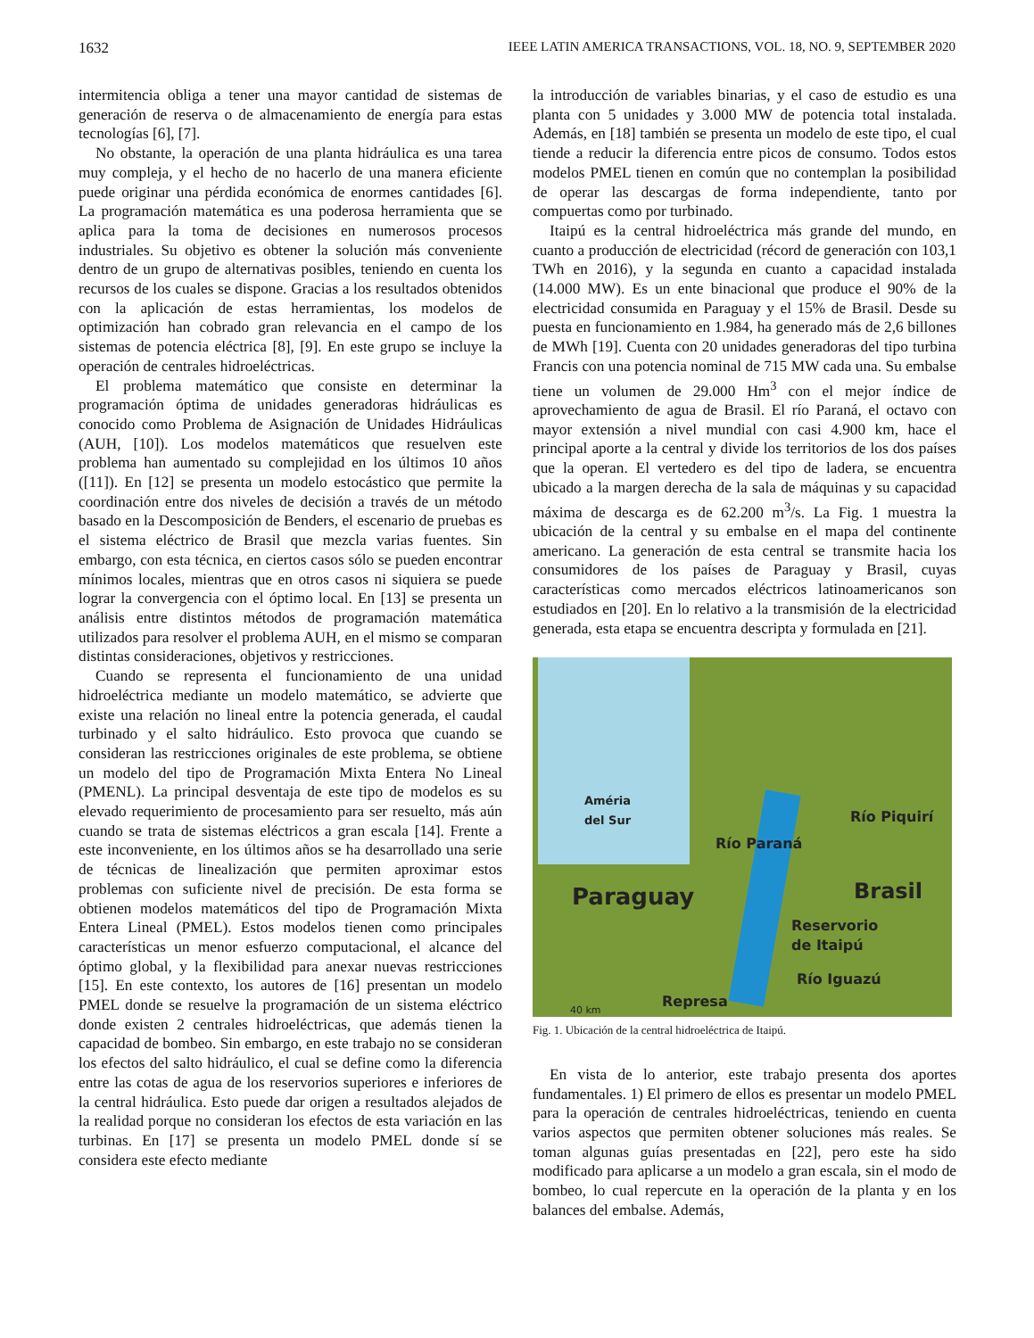1632 IEEE LATIN AMERICA TRANSACTIONS, VOL. 18, NO. 9, SEPTEMBER 2020
intermitencia obliga a tener una mayor cantidad de sistemas de generación de reserva o de almacenamiento de energía para estas tecnologías [6], [7].
No obstante, la operación de una planta hidráulica es una tarea muy compleja, y el hecho de no hacerlo de una manera eficiente puede originar una pérdida económica de enormes cantidades [6]. La programación matemática es una poderosa herramienta que se aplica para la toma de decisiones en numerosos procesos industriales. Su objetivo es obtener la solución más conveniente dentro de un grupo de alternativas posibles, teniendo en cuenta los recursos de los cuales se dispone. Gracias a los resultados obtenidos con la aplicación de estas herramientas, los modelos de optimización han cobrado gran relevancia en el campo de los sistemas de potencia eléctrica [8], [9]. En este grupo se incluye la operación de centrales hidroeléctricas.
El problema matemático que consiste en determinar la programación óptima de unidades generadoras hidráulicas es conocido como Problema de Asignación de Unidades Hidráulicas (AUH, [10]). Los modelos matemáticos que resuelven este problema han aumentado su complejidad en los últimos 10 años ([11]). En [12] se presenta un modelo estocástico que permite la coordinación entre dos niveles de decisión a través de un método basado en la Descomposición de Benders, el escenario de pruebas es el sistema eléctrico de Brasil que mezcla varias fuentes. Sin embargo, con esta técnica, en ciertos casos sólo se pueden encontrar mínimos locales, mientras que en otros casos ni siquiera se puede lograr la convergencia con el óptimo local. En [13] se presenta un análisis entre distintos métodos de programación matemática utilizados para resolver el problema AUH, en el mismo se comparan distintas consideraciones, objetivos y restricciones.
Cuando se representa el funcionamiento de una unidad hidroeléctrica mediante un modelo matemático, se advierte que existe una relación no lineal entre la potencia generada, el caudal turbinado y el salto hidráulico. Esto provoca que cuando se consideran las restricciones originales de este problema, se obtiene un modelo del tipo de Programación Mixta Entera No Lineal (PMENL). La principal desventaja de este tipo de modelos es su elevado requerimiento de procesamiento para ser resuelto, más aún cuando se trata de sistemas eléctricos a gran escala [14]. Frente a este inconveniente, en los últimos años se ha desarrollado una serie de técnicas de linealización que permiten aproximar estos problemas con suficiente nivel de precisión. De esta forma se obtienen modelos matemáticos del tipo de Programación Mixta Entera Lineal (PMEL). Estos modelos tienen como principales características un menor esfuerzo computacional, el alcance del óptimo global, y la flexibilidad para anexar nuevas restricciones [15]. En este contexto, los autores de [16] presentan un modelo PMEL donde se resuelve la programación de un sistema eléctrico donde existen 2 centrales hidroeléctricas, que además tienen la capacidad de bombeo. Sin embargo, en este trabajo no se consideran los efectos del salto hidráulico, el cual se define como la diferencia entre las cotas de agua de los reservorios superiores e inferiores de la central hidráulica. Esto puede dar origen a resultados alejados de la realidad porque no consideran los efectos de esta variación en las turbinas. En [17] se presenta un modelo PMEL donde sí se considera este efecto mediante
la introducción de variables binarias, y el caso de estudio es una planta con 5 unidades y 3.000 MW de potencia total instalada. Además, en [18] también se presenta un modelo de este tipo, el cual tiende a reducir la diferencia entre picos de consumo. Todos estos modelos PMEL tienen en común que no contemplan la posibilidad de operar las descargas de forma independiente, tanto por compuertas como por turbinado.
Itaipú es la central hidroeléctrica más grande del mundo, en cuanto a producción de electricidad (récord de generación con 103,1 TWh en 2016), y la segunda en cuanto a capacidad instalada (14.000 MW). Es un ente binacional que produce el 90% de la electricidad consumida en Paraguay y el 15% de Brasil. Desde su puesta en funcionamiento en 1.984, ha generado más de 2,6 billones de MWh [19]. Cuenta con 20 unidades generadoras del tipo turbina Francis con una potencia nominal de 715 MW cada una. Su embalse tiene un volumen de 29.000 Hm<sup>3</sup> con el mejor índice de aprovechamiento de agua de Brasil. El río Paraná, el octavo con mayor extensión a nivel mundial con casi 4.900 km, hace el principal aporte a la central y divide los territorios de los dos países que la operan. El vertedero es del tipo de ladera, se encuentra ubicado a la margen derecha de la sala de máquinas y su capacidad máxima de descarga es de 62.200 m<sup>3</sup>/s. La Fig. 1 muestra la ubicación de la central y su embalse en el mapa del continente americano. La generación de esta central se transmite hacia los consumidores de los países de Paraguay y Brasil, cuyas características como mercados eléctricos latinoamericanos son estudiados en [20]. En lo relativo a la transmisión de la electricidad generada, esta etapa se encuentra descripta y formulada en [21].
Améria
del Sur
Río Piquirí
Río Paraná
Paraguay Brasil
Reservorio
de Itaipú
Río Iguazú
Represa 40 km
Fig. 1. Ubicación de la central hidroeléctrica de Itaipú.
En vista de lo anterior, este trabajo presenta dos aportes fundamentales. 1) El primero de ellos es presentar un modelo PMEL para la operación de centrales hidroeléctricas, teniendo en cuenta varios aspectos que permiten obtener soluciones más reales. Se toman algunas guías presentadas en [22], pero este ha sido modificado para aplicarse a un modelo a gran escala, sin el modo de bombeo, lo cual repercute en la operación de la planta y en los balances del embalse. Además,